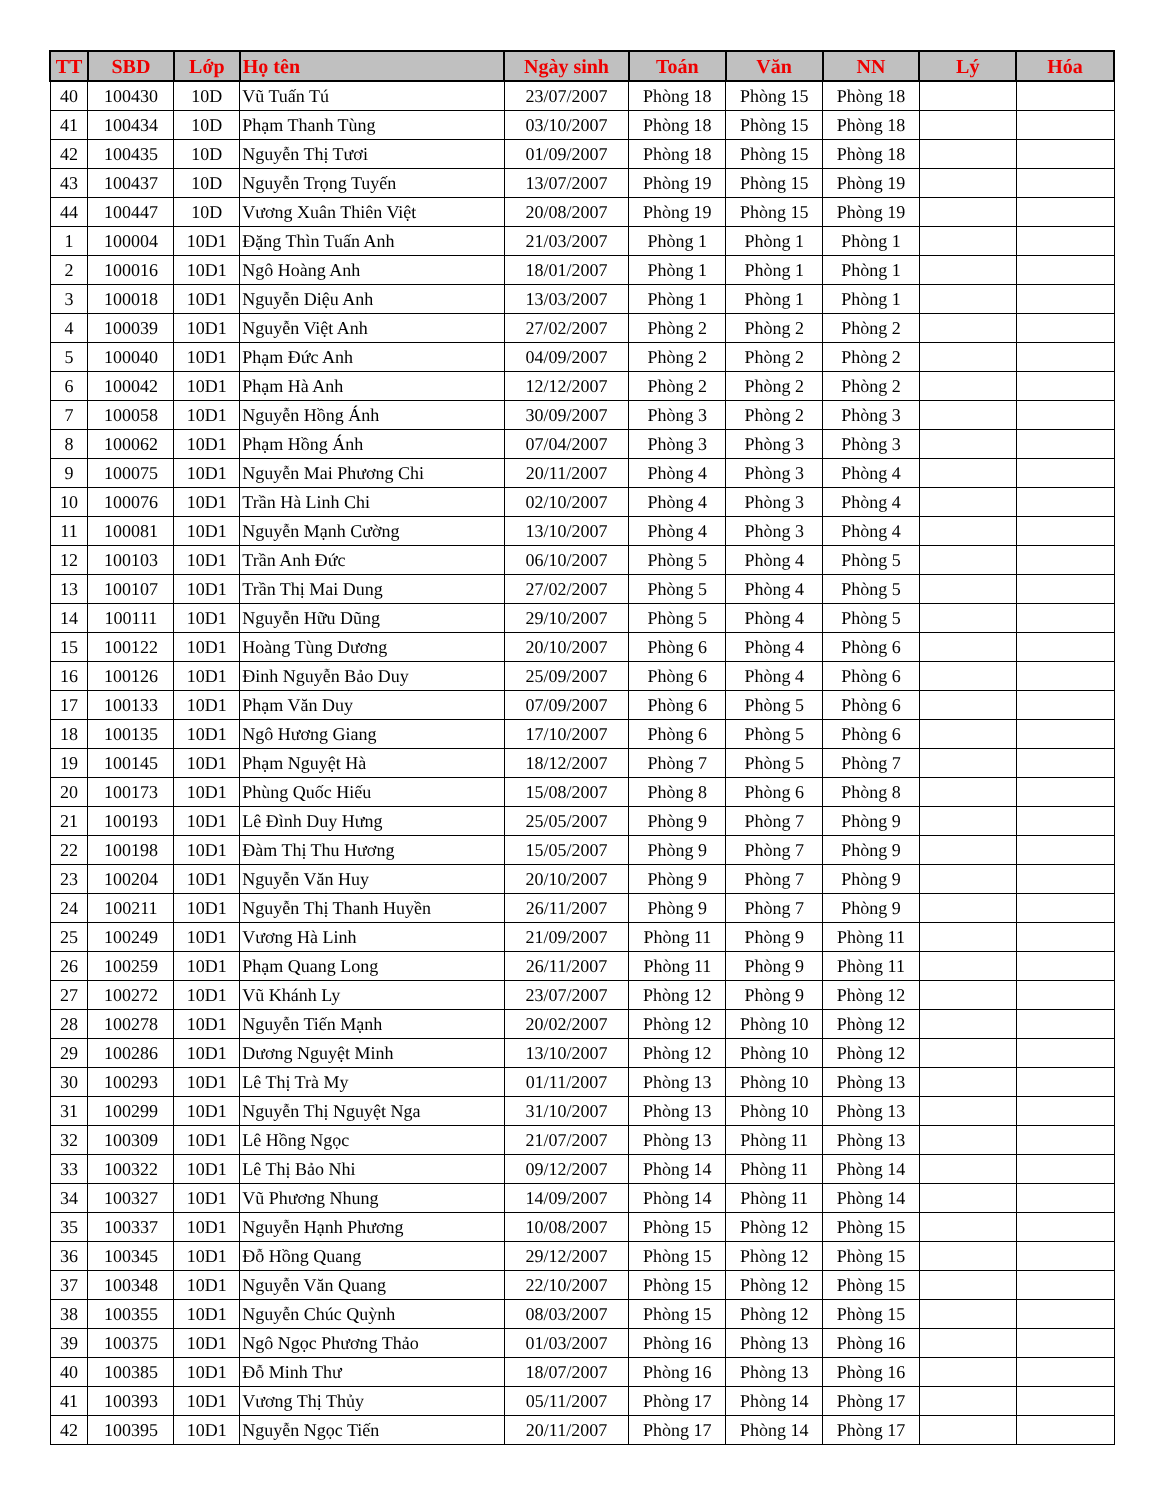| TT | SBD | Lớp | Họ tên | Ngày sinh | Toán | Văn | NN | Lý | Hóa |
| --- | --- | --- | --- | --- | --- | --- | --- | --- | --- |
| 40 | 100430 | 10D | Vũ Tuấn Tú | 23/07/2007 | Phòng 18 | Phòng 15 | Phòng 18 | | |
| 41 | 100434 | 10D | Phạm Thanh Tùng | 03/10/2007 | Phòng 18 | Phòng 15 | Phòng 18 | | |
| 42 | 100435 | 10D | Nguyễn Thị Tươi | 01/09/2007 | Phòng 18 | Phòng 15 | Phòng 18 | | |
| 43 | 100437 | 10D | Nguyễn Trọng Tuyến | 13/07/2007 | Phòng 19 | Phòng 15 | Phòng 19 | | |
| 44 | 100447 | 10D | Vương Xuân Thiên Việt | 20/08/2007 | Phòng 19 | Phòng 15 | Phòng 19 | | |
| 1 | 100004 | 10D1 | Đặng Thìn Tuấn Anh | 21/03/2007 | Phòng 1 | Phòng 1 | Phòng 1 | | |
| 2 | 100016 | 10D1 | Ngô Hoàng Anh | 18/01/2007 | Phòng 1 | Phòng 1 | Phòng 1 | | |
| 3 | 100018 | 10D1 | Nguyễn Diệu Anh | 13/03/2007 | Phòng 1 | Phòng 1 | Phòng 1 | | |
| 4 | 100039 | 10D1 | Nguyễn Việt Anh | 27/02/2007 | Phòng 2 | Phòng 2 | Phòng 2 | | |
| 5 | 100040 | 10D1 | Phạm Đức Anh | 04/09/2007 | Phòng 2 | Phòng 2 | Phòng 2 | | |
| 6 | 100042 | 10D1 | Phạm Hà Anh | 12/12/2007 | Phòng 2 | Phòng 2 | Phòng 2 | | |
| 7 | 100058 | 10D1 | Nguyễn Hồng Ánh | 30/09/2007 | Phòng 3 | Phòng 2 | Phòng 3 | | |
| 8 | 100062 | 10D1 | Phạm Hồng Ánh | 07/04/2007 | Phòng 3 | Phòng 3 | Phòng 3 | | |
| 9 | 100075 | 10D1 | Nguyễn Mai Phương Chi | 20/11/2007 | Phòng 4 | Phòng 3 | Phòng 4 | | |
| 10 | 100076 | 10D1 | Trần Hà Linh Chi | 02/10/2007 | Phòng 4 | Phòng 3 | Phòng 4 | | |
| 11 | 100081 | 10D1 | Nguyễn Mạnh Cường | 13/10/2007 | Phòng 4 | Phòng 3 | Phòng 4 | | |
| 12 | 100103 | 10D1 | Trần Anh Đức | 06/10/2007 | Phòng 5 | Phòng 4 | Phòng 5 | | |
| 13 | 100107 | 10D1 | Trần Thị Mai Dung | 27/02/2007 | Phòng 5 | Phòng 4 | Phòng 5 | | |
| 14 | 100111 | 10D1 | Nguyễn Hữu Dũng | 29/10/2007 | Phòng 5 | Phòng 4 | Phòng 5 | | |
| 15 | 100122 | 10D1 | Hoàng Tùng Dương | 20/10/2007 | Phòng 6 | Phòng 4 | Phòng 6 | | |
| 16 | 100126 | 10D1 | Đinh Nguyễn Bảo Duy | 25/09/2007 | Phòng 6 | Phòng 4 | Phòng 6 | | |
| 17 | 100133 | 10D1 | Phạm Văn Duy | 07/09/2007 | Phòng 6 | Phòng 5 | Phòng 6 | | |
| 18 | 100135 | 10D1 | Ngô Hương Giang | 17/10/2007 | Phòng 6 | Phòng 5 | Phòng 6 | | |
| 19 | 100145 | 10D1 | Phạm Nguyệt Hà | 18/12/2007 | Phòng 7 | Phòng 5 | Phòng 7 | | |
| 20 | 100173 | 10D1 | Phùng Quốc Hiếu | 15/08/2007 | Phòng 8 | Phòng 6 | Phòng 8 | | |
| 21 | 100193 | 10D1 | Lê Đình Duy Hưng | 25/05/2007 | Phòng 9 | Phòng 7 | Phòng 9 | | |
| 22 | 100198 | 10D1 | Đàm Thị Thu Hương | 15/05/2007 | Phòng 9 | Phòng 7 | Phòng 9 | | |
| 23 | 100204 | 10D1 | Nguyễn Văn Huy | 20/10/2007 | Phòng 9 | Phòng 7 | Phòng 9 | | |
| 24 | 100211 | 10D1 | Nguyễn Thị Thanh Huyền | 26/11/2007 | Phòng 9 | Phòng 7 | Phòng 9 | | |
| 25 | 100249 | 10D1 | Vương Hà Linh | 21/09/2007 | Phòng 11 | Phòng 9 | Phòng 11 | | |
| 26 | 100259 | 10D1 | Phạm Quang Long | 26/11/2007 | Phòng 11 | Phòng 9 | Phòng 11 | | |
| 27 | 100272 | 10D1 | Vũ Khánh Ly | 23/07/2007 | Phòng 12 | Phòng 9 | Phòng 12 | | |
| 28 | 100278 | 10D1 | Nguyễn Tiến Mạnh | 20/02/2007 | Phòng 12 | Phòng 10 | Phòng 12 | | |
| 29 | 100286 | 10D1 | Dương Nguyệt Minh | 13/10/2007 | Phòng 12 | Phòng 10 | Phòng 12 | | |
| 30 | 100293 | 10D1 | Lê Thị Trà My | 01/11/2007 | Phòng 13 | Phòng 10 | Phòng 13 | | |
| 31 | 100299 | 10D1 | Nguyễn Thị Nguyệt Nga | 31/10/2007 | Phòng 13 | Phòng 10 | Phòng 13 | | |
| 32 | 100309 | 10D1 | Lê Hồng Ngọc | 21/07/2007 | Phòng 13 | Phòng 11 | Phòng 13 | | |
| 33 | 100322 | 10D1 | Lê Thị Bảo Nhi | 09/12/2007 | Phòng 14 | Phòng 11 | Phòng 14 | | |
| 34 | 100327 | 10D1 | Vũ Phương Nhung | 14/09/2007 | Phòng 14 | Phòng 11 | Phòng 14 | | |
| 35 | 100337 | 10D1 | Nguyễn Hạnh Phương | 10/08/2007 | Phòng 15 | Phòng 12 | Phòng 15 | | |
| 36 | 100345 | 10D1 | Đỗ Hồng Quang | 29/12/2007 | Phòng 15 | Phòng 12 | Phòng 15 | | |
| 37 | 100348 | 10D1 | Nguyễn Văn Quang | 22/10/2007 | Phòng 15 | Phòng 12 | Phòng 15 | | |
| 38 | 100355 | 10D1 | Nguyễn Chúc Quỳnh | 08/03/2007 | Phòng 15 | Phòng 12 | Phòng 15 | | |
| 39 | 100375 | 10D1 | Ngô Ngọc Phương Thảo | 01/03/2007 | Phòng 16 | Phòng 13 | Phòng 16 | | |
| 40 | 100385 | 10D1 | Đỗ Minh Thư | 18/07/2007 | Phòng 16 | Phòng 13 | Phòng 16 | | |
| 41 | 100393 | 10D1 | Vương Thị Thủy | 05/11/2007 | Phòng 17 | Phòng 14 | Phòng 17 | | |
| 42 | 100395 | 10D1 | Nguyễn Ngọc Tiến | 20/11/2007 | Phòng 17 | Phòng 14 | Phòng 17 | | |